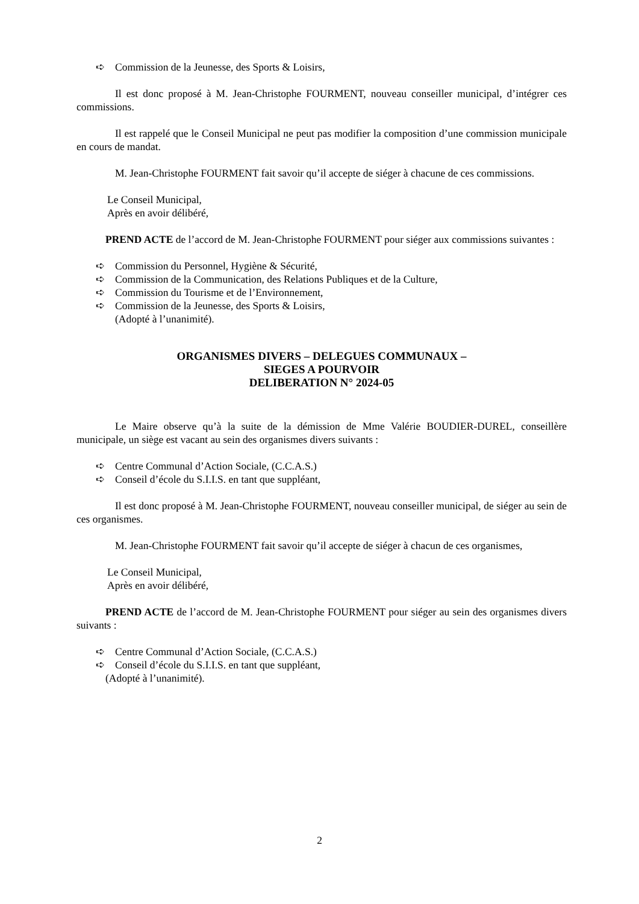➪ Commission de la Jeunesse, des Sports & Loisirs,
Il est donc proposé à M. Jean-Christophe FOURMENT, nouveau conseiller municipal, d’intégrer ces commissions.
Il est rappelé que le Conseil Municipal ne peut pas modifier la composition d’une commission municipale en cours de mandat.
M. Jean-Christophe FOURMENT fait savoir qu’il accepte de siéger à chacune de ces commissions.
Le Conseil Municipal,
Après en avoir délibéré,
PREND ACTE de l’accord de M. Jean-Christophe FOURMENT pour siéger aux commissions suivantes :
➪ Commission du Personnel, Hygiène & Sécurité,
➪ Commission de la Communication, des Relations Publiques et de la Culture,
➪ Commission du Tourisme et de l’Environnement,
➪ Commission de la Jeunesse, des Sports & Loisirs,
(Adopté à l’unanimité).
ORGANISMES DIVERS – DELEGUES COMMUNAUX –
SIEGES A POURVOIR
DELIBERATION N° 2024-05
Le Maire observe qu’à la suite de la démission de Mme Valérie BOUDIER-DUREL, conseillère municipale, un siège est vacant au sein des organismes divers suivants :
➪ Centre Communal d’Action Sociale, (C.C.A.S.)
➪ Conseil d’école du S.I.I.S. en tant que suppléant,
Il est donc proposé à M. Jean-Christophe FOURMENT, nouveau conseiller municipal, de siéger au sein de ces organismes.
M. Jean-Christophe FOURMENT fait savoir qu’il accepte de siéger à chacun de ces organismes,
Le Conseil Municipal,
Après en avoir délibéré,
PREND ACTE de l’accord de M. Jean-Christophe FOURMENT pour siéger au sein des organismes divers suivants :
➪ Centre Communal d’Action Sociale, (C.C.A.S.)
➪ Conseil d’école du S.I.I.S. en tant que suppléant,
(Adopté à l’unanimité).
2